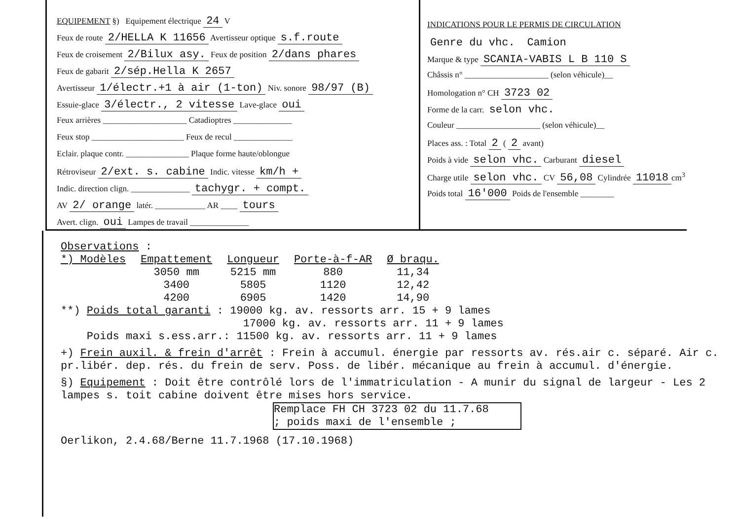EQUIPEMENT §) Equipement électrique 24 V
Feux de route 2/HELLA K 11656 Avertisseur optique s.f.route
Feux de croisement 2/Bilux asy. Feux de position 2/dans phares
Feux de gabarit 2/sép.Hella K 2657
Avertisseur 1/électr.+1 à air (1-ton) Niv. sonore 98/97 (B)
Essuie-glace 3/électr., 2 vitesse Lave-glace oui
Feux arrières ____________________ Catadioptres ______________
Feux stop ______________________ Feux de recul ______________
Eclair. plaque contr. _______________ Plaque forme haute/oblongue
Rétroviseur 2/ext. s. cabine Indic. vitesse km/h +
Indic. direction clign. ______________ tachygr. + compt.
AV 2/ orange latér. ____________ AR ____ tours
Avert. clign. oui Lampes de travail ______________
INDICATIONS POUR LE PERMIS DE CIRCULATION
Genre du vhc. Camion
Marque & type SCANIA-VABIS L B 110 S
Châssis n° ____________________ (selon véhicule)__
Homologation n° CH 3723 02
Forme de la carr. selon vhc.
Couleur ____________________ (selon véhicule)__
Places ass. : Total 2 ( 2 avant)
Poids à vide selon vhc. Carburant diesel
Charge utile selon vhc. CV 56,08 Cylindrée 11018 cm<sup>3</sup>
Poids total 16'000 Poids de l'ensemble ________
Observations :
| *) Modèles | Empattement | Longueur | Porte-à-f-AR | Ø braqu. |
| --- | --- | --- | --- | --- |
| | 3050 mm | 5215 mm | 880 | 11,34 |
| | 3400 | 5805 | 1120 | 12,42 |
| | 4200 | 6905 | 1420 | 14,90 |
**) Poids total garanti : 19000 kg. av. ressorts arr. 15 + 9 lames
17000 kg. av. ressorts arr. 11 + 9 lames
Poids maxi s.ess.arr.: 11500 kg. av. ressorts arr. 11 + 9 lames
+) Frein auxil. & frein d'arrêt : Frein à accumul. énergie par ressorts av. rés.air c. séparé. Air c. pr.libér. dep. rés. du frein de serv. Poss. de libér. mécanique au frein à accumul. d'énergie.
§) Equipement : Doit être contrôlé lors de l'immatriculation - A munir du signal de largeur - Les 2 lampes s. toit cabine doivent être mises hors service.
Remplace FH CH 3723 02 du 11.7.68
; poids maxi de l'ensemble ;
Oerlikon, 2.4.68/Berne 11.7.1968 (17.10.1968)